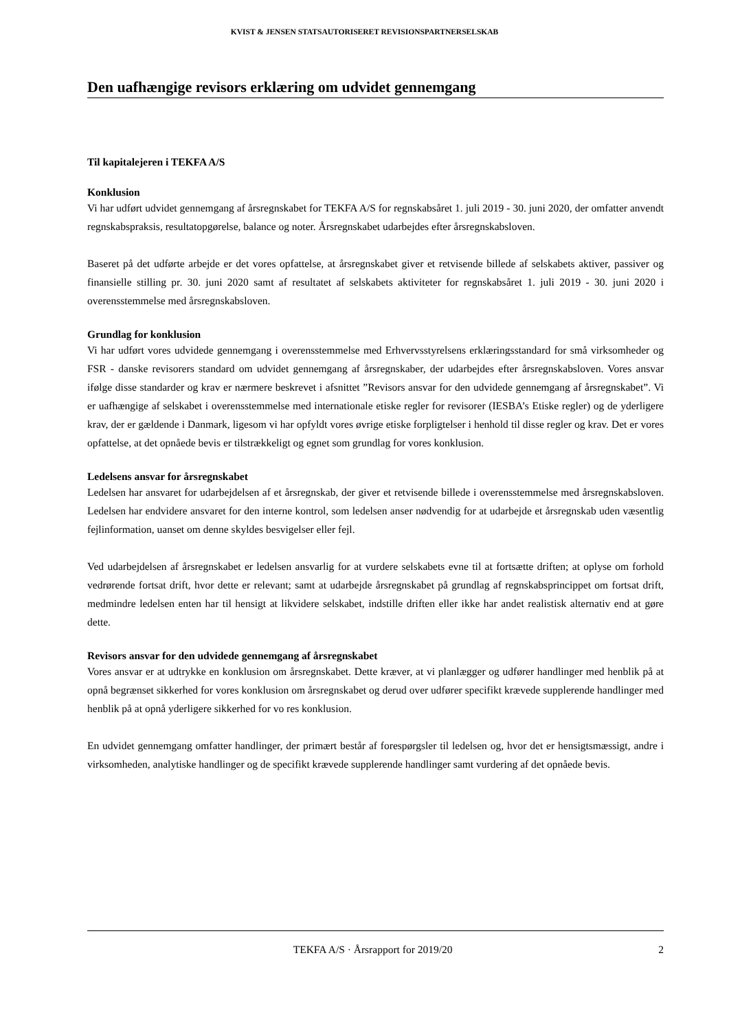KVIST & JENSEN STATSAUTORISERET REVISIONSPARTNERSELSKAB
Den uafhængige revisors erklæring om udvidet gennemgang
Til kapitalejeren i TEKFA A/S
Konklusion
Vi har udført udvidet gennemgang af årsregnskabet for TEKFA A/S for regnskabsåret 1. juli 2019 - 30. juni 2020, der omfatter anvendt regnskabspraksis, resultatopgørelse, balance og noter. Årsregnskabet udarbejdes efter årsregnskabsloven.
Baseret på det udførte arbejde er det vores opfattelse, at årsregnskabet giver et retvisende billede af selskabets aktiver, passiver og finansielle stilling pr. 30. juni 2020 samt af resultatet af selskabets aktiviteter for regnskabsåret 1. juli 2019 - 30. juni 2020 i overensstemmelse med årsregnskabsloven.
Grundlag for konklusion
Vi har udført vores udvidede gennemgang i overensstemmelse med Erhvervsstyrelsens erklæringsstandard for små virksomheder og FSR - danske revisorers standard om udvidet gennemgang af årsregnskaber, der udarbejdes efter årsregnskabsloven. Vores ansvar ifølge disse standarder og krav er nærmere beskrevet i afsnittet ”Revisors ansvar for den udvidede gennemgang af årsregnskabet”. Vi er uafhængige af selskabet i overensstemmelse med internationale etiske regler for revisorer (IESBA’s Etiske regler) og de yderligere krav, der er gældende i Danmark, ligesom vi har opfyldt vores øvrige etiske forpligtelser i henhold til disse regler og krav. Det er vores opfattelse, at det opnåede bevis er tilstrækkeligt og egnet som grundlag for vores konklusion.
Ledelsens ansvar for årsregnskabet
Ledelsen har ansvaret for udarbejdelsen af et årsregnskab, der giver et retvisende billede i overensstemmelse med årsregnskabsloven. Ledelsen har endvidere ansvaret for den interne kontrol, som ledelsen anser nødvendig for at udarbejde et årsregnskab uden væsentlig fejlinformation, uanset om denne skyldes besvigelser eller fejl.
Ved udarbejdelsen af årsregnskabet er ledelsen ansvarlig for at vurdere selskabets evne til at fortsætte driften; at oplyse om forhold vedrørende fortsat drift, hvor dette er relevant; samt at udarbejde årsregnskabet på grundlag af regnskabsprincippet om fortsat drift, medmindre ledelsen enten har til hensigt at likvidere selskabet, indstille driften eller ikke har andet realistisk alternativ end at gøre dette.
Revisors ansvar for den udvidede gennemgang af årsregnskabet
Vores ansvar er at udtrykke en konklusion om årsregnskabet. Dette kræver, at vi planlægger og udfører handlinger med henblik på at opnå begrænset sikkerhed for vores konklusion om årsregnskabet og derud over udfører specifikt krævede supplerende handlinger med henblik på at opnå yderligere sikkerhed for vo res konklusion.
En udvidet gennemgang omfatter handlinger, der primært består af forespørgsler til ledelsen og, hvor det er hensigtsmæssigt, andre i virksomheden, analytiske handlinger og de specifikt krævede supplerende handlinger samt vurdering af det opnåede bevis.
TEKFA A/S · Årsrapport for 2019/20 2